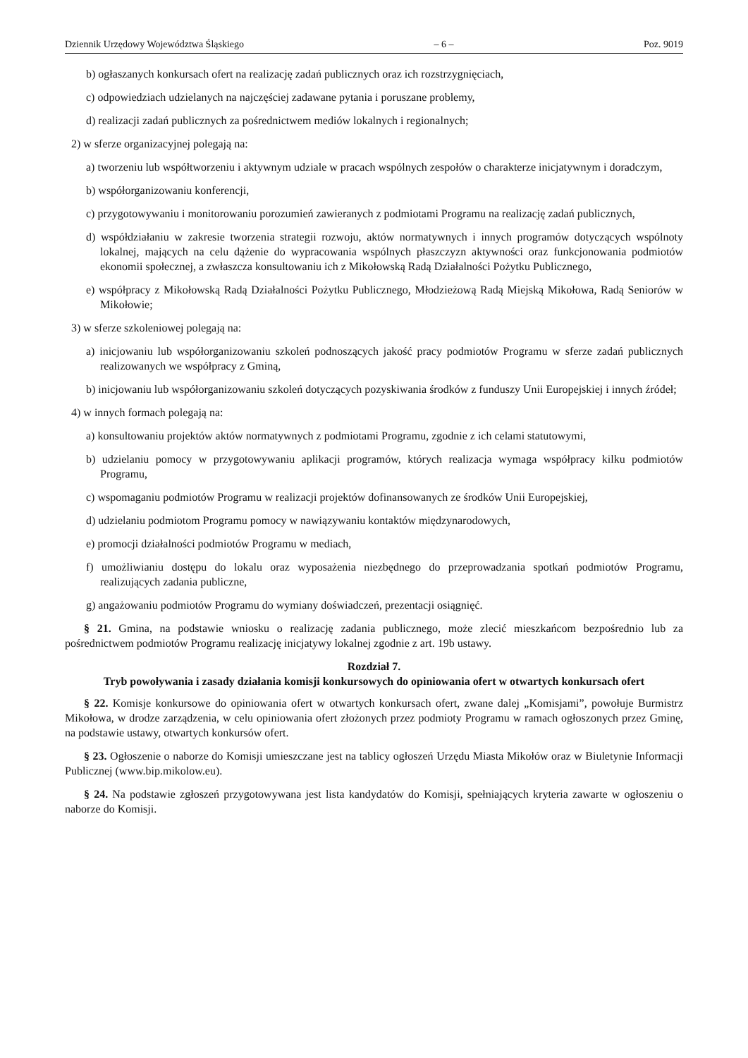Dziennik Urzędowy Województwa Śląskiego – 6 – Poz. 9019
b) ogłaszanych konkursach ofert na realizację zadań publicznych oraz ich rozstrzygnięciach,
c) odpowiedziach udzielanych na najczęściej zadawane pytania i poruszane problemy,
d) realizacji zadań publicznych za pośrednictwem mediów lokalnych i regionalnych;
2) w sferze organizacyjnej polegają na:
a) tworzeniu lub współtworzeniu i aktywnym udziale w pracach wspólnych zespołów o charakterze inicjatywnym i doradczym,
b) współorganizowaniu konferencji,
c) przygotowywaniu i monitorowaniu porozumień zawieranych z podmiotami Programu na realizację zadań publicznych,
d) współdziałaniu w zakresie tworzenia strategii rozwoju, aktów normatywnych i innych programów dotyczących wspólnoty lokalnej, mających na celu dążenie do wypracowania wspólnych płaszczyzn aktywności oraz funkcjonowania podmiotów ekonomii społecznej, a zwłaszcza konsultowaniu ich z Mikołowską Radą Działalności Pożytku Publicznego,
e) współpracy z Mikołowską Radą Działalności Pożytku Publicznego, Młodzieżową Radą Miejską Mikołowa, Radą Seniorów w Mikołowie;
3) w sferze szkoleniowej polegają na:
a) inicjowaniu lub współorganizowaniu szkoleń podnoszących jakość pracy podmiotów Programu w sferze zadań publicznych realizowanych we współpracy z Gminą,
b) inicjowaniu lub współorganizowaniu szkoleń dotyczących pozyskiwania środków z funduszy Unii Europejskiej i innych źródeł;
4) w innych formach polegają na:
a) konsultowaniu projektów aktów normatywnych z podmiotami Programu, zgodnie z ich celami statutowymi,
b) udzielaniu pomocy w przygotowywaniu aplikacji programów, których realizacja wymaga współpracy kilku podmiotów Programu,
c) wspomaganiu podmiotów Programu w realizacji projektów dofinansowanych ze środków Unii Europejskiej,
d) udzielaniu podmiotom Programu pomocy w nawiązywaniu kontaktów międzynarodowych,
e) promocji działalności podmiotów Programu w mediach,
f) umożliwianiu dostępu do lokalu oraz wyposażenia niezbędnego do przeprowadzania spotkań podmiotów Programu, realizujących zadania publiczne,
g) angażowaniu podmiotów Programu do wymiany doświadczeń, prezentacji osiągnięć.
§ 21. Gmina, na podstawie wniosku o realizację zadania publicznego, może zlecić mieszkańcom bezpośrednio lub za pośrednictwem podmiotów Programu realizację inicjatywy lokalnej zgodnie z art. 19b ustawy.
Rozdział 7.
Tryb powoływania i zasady działania komisji konkursowych do opiniowania ofert w otwartych konkursach ofert
§ 22. Komisje konkursowe do opiniowania ofert w otwartych konkursach ofert, zwane dalej „Komisjami”, powołuje Burmistrz Mikołowa, w drodze zarządzenia, w celu opiniowania ofert złożonych przez podmioty Programu w ramach ogłoszonych przez Gminę, na podstawie ustawy, otwartych konkursów ofert.
§ 23. Ogłoszenie o naborze do Komisji umieszczane jest na tablicy ogłoszeń Urzędu Miasta Mikołów oraz w Biuletynie Informacji Publicznej (www.bip.mikolow.eu).
§ 24. Na podstawie zgłoszeń przygotowywana jest lista kandydatów do Komisji, spełniających kryteria zawarte w ogłoszeniu o naborze do Komisji.